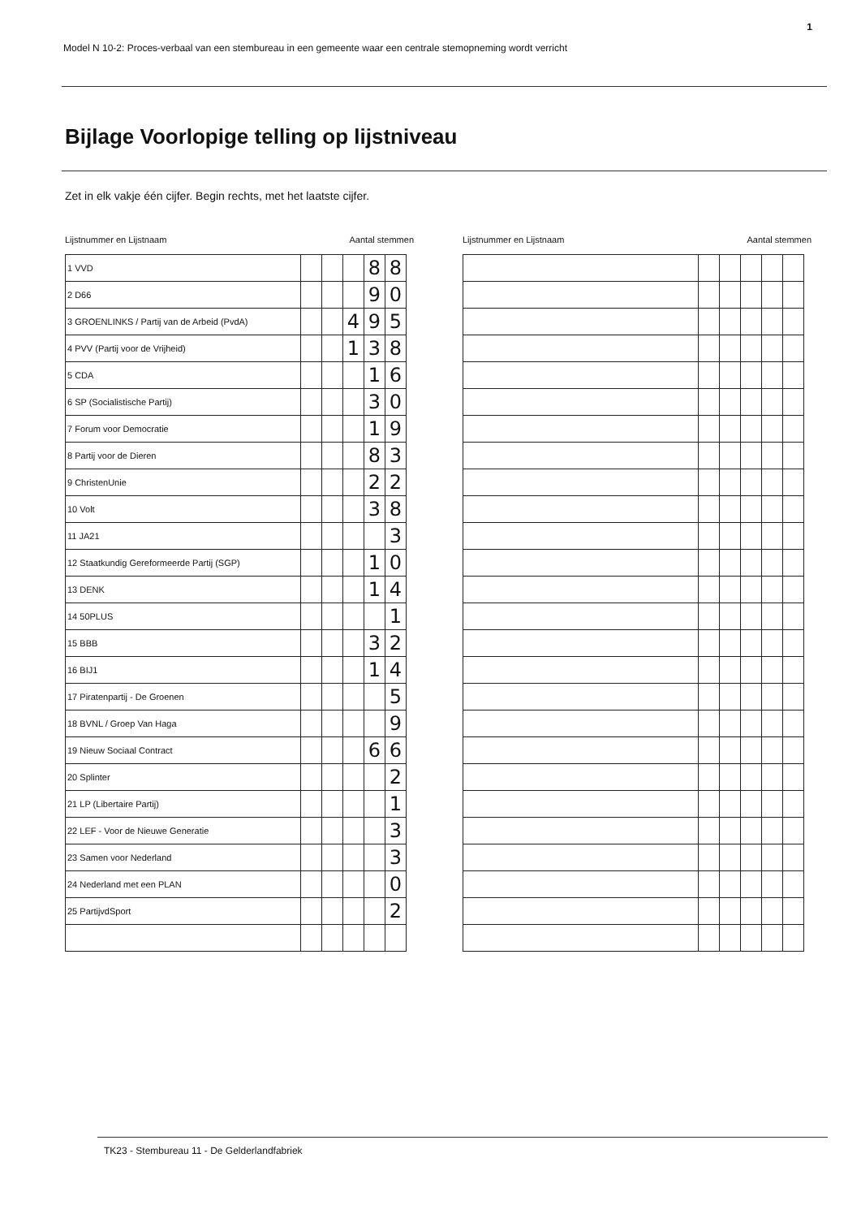1
Model N 10-2: Proces-verbaal van een stembureau in een gemeente waar een centrale stemopneming wordt verricht
Bijlage Voorlopige telling op lijstniveau
Zet in elk vakje één cijfer. Begin rechts, met het laatste cijfer.
Lijstnummer en Lijstnaam Aantal stemmen
| 1 VVD | | | | 8 | 8 |
| 2 D66 | | | | 9 | 0 |
| 3 GROENLINKS / Partij van de Arbeid (PvdA) | | | 4 | 9 | 5 |
| 4 PVV (Partij voor de Vrijheid) | | | 1 | 3 | 8 |
| 5 CDA | | | | 1 | 6 |
| 6 SP (Socialistische Partij) | | | | 3 | 0 |
| 7 Forum voor Democratie | | | | 1 | 9 |
| 8 Partij voor de Dieren | | | | 8 | 3 |
| 9 ChristenUnie | | | | 2 | 2 |
| 10 Volt | | | | 3 | 8 |
| 11 JA21 | | | | | 3 |
| 12 Staatkundig Gereformeerde Partij (SGP) | | | | 1 | 0 |
| 13 DENK | | | | 1 | 4 |
| 14 50PLUS | | | | | 1 |
| 15 BBB | | | | 3 | 2 |
| 16 BIJ1 | | | | 1 | 4 |
| 17 Piratenpartij - De Groenen | | | | | 5 |
| 18 BVNL / Groep Van Haga | | | | | 9 |
| 19 Nieuw Sociaal Contract | | | | 6 | 6 |
| 20 Splinter | | | | | 2 |
| 21 LP (Libertaire Partij) | | | | | 1 |
| 22 LEF - Voor de Nieuwe Generatie | | | | | 3 |
| 23 Samen voor Nederland | | | | | 3 |
| 24 Nederland met een PLAN | | | | | 0 |
| 25 PartijvdSport | | | | | 2 |
Lijstnummer en Lijstnaam Aantal stemmen
TK23 - Stembureau 11 - De Gelderlandfabriek